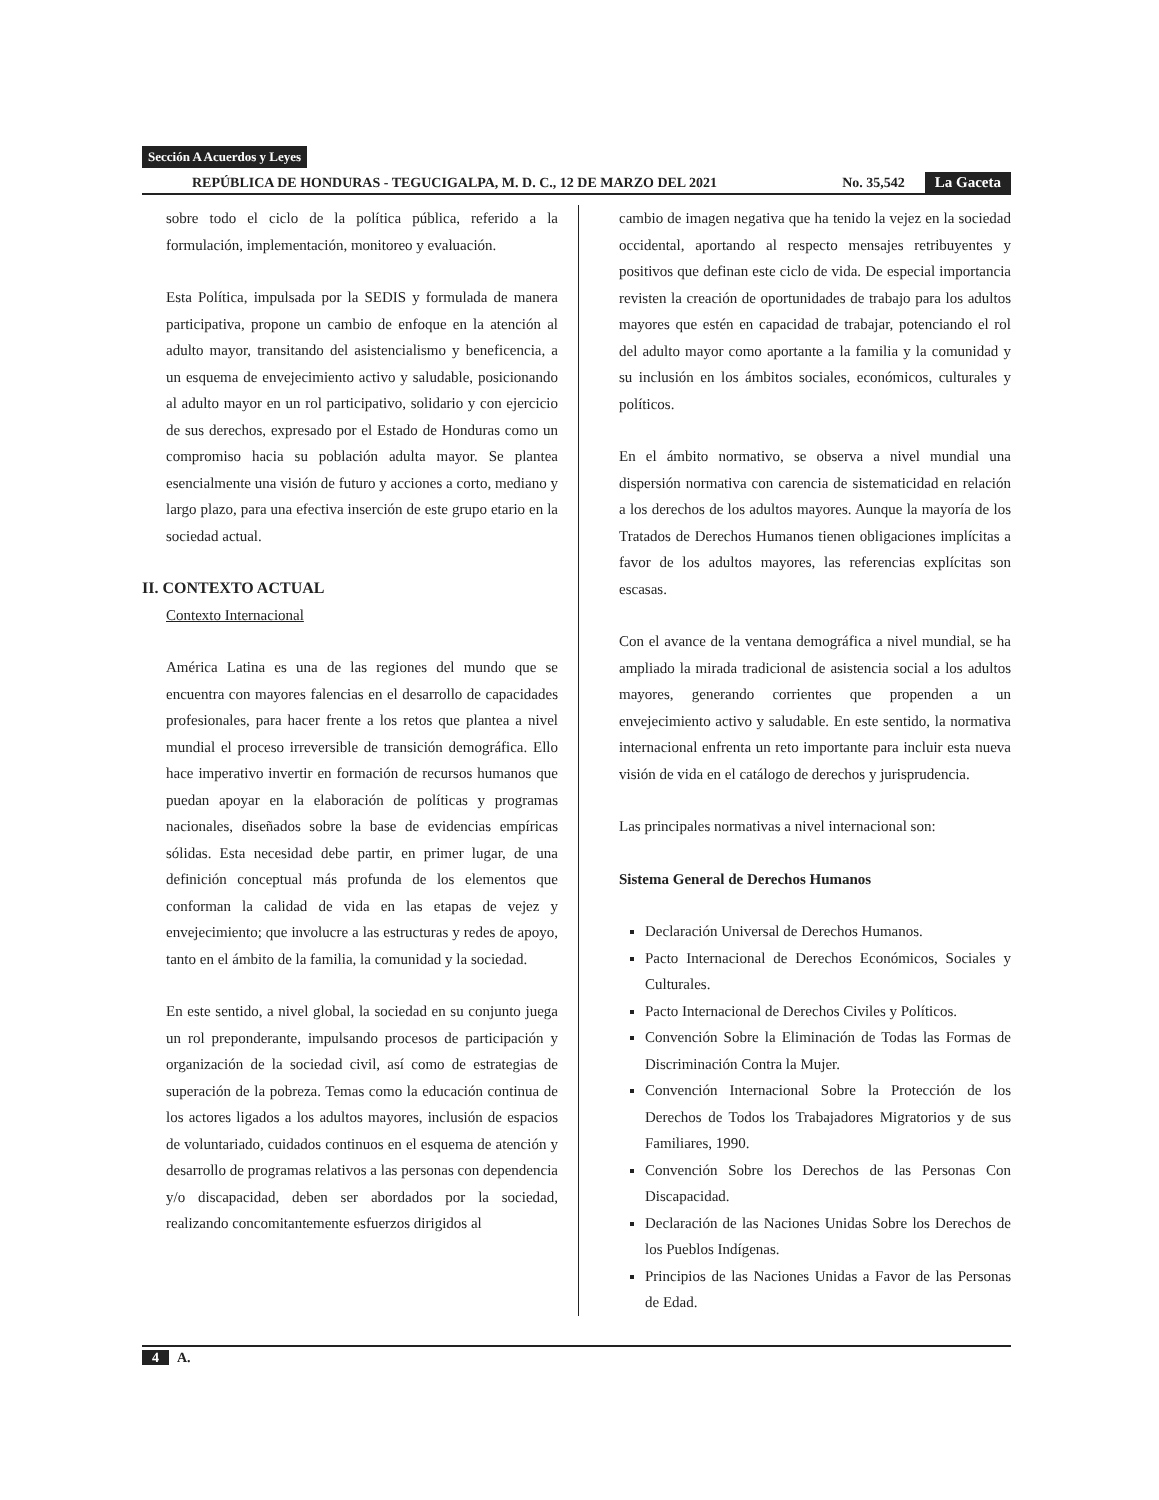Sección A Acuerdos y Leyes
REPÚBLICA DE HONDURAS - TEGUCIGALPA, M. D. C., 12 DE MARZO DEL 2021
No. 35,542
La Gaceta
sobre todo el ciclo de la política pública, referido a la formulación, implementación, monitoreo y evaluación.
Esta Política, impulsada por la SEDIS y formulada de manera participativa, propone un cambio de enfoque en la atención al adulto mayor, transitando del asistencialismo y beneficencia, a un esquema de envejecimiento activo y saludable, posicionando al adulto mayor en un rol participativo, solidario y con ejercicio de sus derechos, expresado por el Estado de Honduras como un compromiso hacia su población adulta mayor. Se plantea esencialmente una visión de futuro y acciones a corto, mediano y largo plazo, para una efectiva inserción de este grupo etario en la sociedad actual.
II. CONTEXTO ACTUAL
Contexto Internacional
América Latina es una de las regiones del mundo que se encuentra con mayores falencias en el desarrollo de capacidades profesionales, para hacer frente a los retos que plantea a nivel mundial el proceso irreversible de transición demográfica. Ello hace imperativo invertir en formación de recursos humanos que puedan apoyar en la elaboración de políticas y programas nacionales, diseñados sobre la base de evidencias empíricas sólidas. Esta necesidad debe partir, en primer lugar, de una definición conceptual más profunda de los elementos que conforman la calidad de vida en las etapas de vejez y envejecimiento; que involucre a las estructuras y redes de apoyo, tanto en el ámbito de la familia, la comunidad y la sociedad.
En este sentido, a nivel global, la sociedad en su conjunto juega un rol preponderante, impulsando procesos de participación y organización de la sociedad civil, así como de estrategias de superación de la pobreza. Temas como la educación continua de los actores ligados a los adultos mayores, inclusión de espacios de voluntariado, cuidados continuos en el esquema de atención y desarrollo de programas relativos a las personas con dependencia y/o discapacidad, deben ser abordados por la sociedad, realizando concomitantemente esfuerzos dirigidos al
cambio de imagen negativa que ha tenido la vejez en la sociedad occidental, aportando al respecto mensajes retribuyentes y positivos que definan este ciclo de vida. De especial importancia revisten la creación de oportunidades de trabajo para los adultos mayores que estén en capacidad de trabajar, potenciando el rol del adulto mayor como aportante a la familia y la comunidad y su inclusión en los ámbitos sociales, económicos, culturales y políticos.
En el ámbito normativo, se observa a nivel mundial una dispersión normativa con carencia de sistematicidad en relación a los derechos de los adultos mayores. Aunque la mayoría de los Tratados de Derechos Humanos tienen obligaciones implícitas a favor de los adultos mayores, las referencias explícitas son escasas.
Con el avance de la ventana demográfica a nivel mundial, se ha ampliado la mirada tradicional de asistencia social a los adultos mayores, generando corrientes que propenden a un envejecimiento activo y saludable. En este sentido, la normativa internacional enfrenta un reto importante para incluir esta nueva visión de vida en el catálogo de derechos y jurisprudencia.
Las principales normativas a nivel internacional son:
Sistema General de Derechos Humanos
Declaración Universal de Derechos Humanos.
Pacto Internacional de Derechos Económicos, Sociales y Culturales.
Pacto Internacional de Derechos Civiles y Políticos.
Convención Sobre la Eliminación de Todas las Formas de Discriminación Contra la Mujer.
Convención Internacional Sobre la Protección de los Derechos de Todos los Trabajadores Migratorios y de sus Familiares, 1990.
Convención Sobre los Derechos de las Personas Con Discapacidad.
Declaración de las Naciones Unidas Sobre los Derechos de los Pueblos Indígenas.
Principios de las Naciones Unidas a Favor de las Personas de Edad.
4 A.